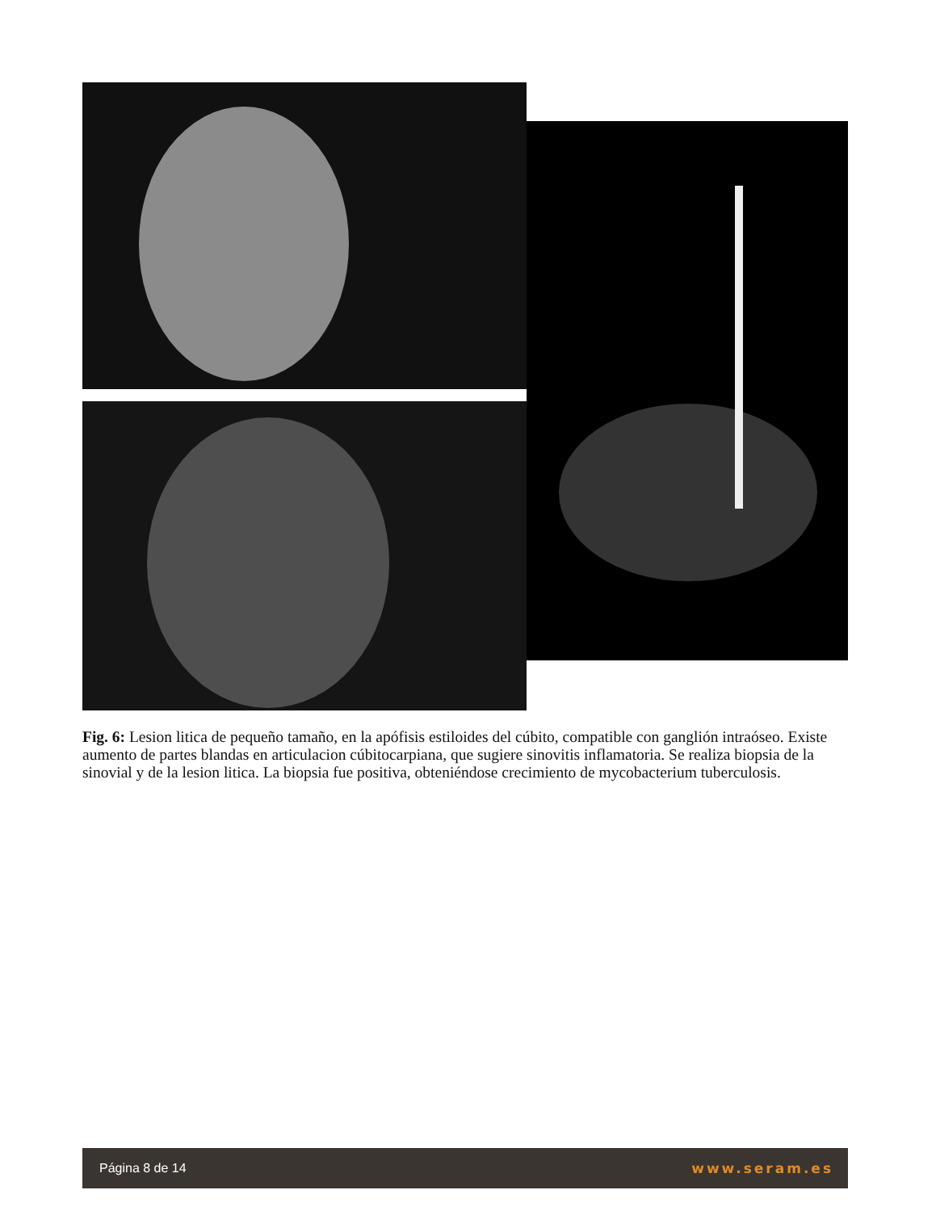Fig. 6: Lesion litica de pequeño tamaño, en la apófisis estiloides del cúbito, compatible con ganglión intraóseo. Existe aumento de partes blandas en articulacion cúbitocarpiana, que sugiere sinovitis inflamatoria. Se realiza biopsia de la sinovial y de la lesion litica. La biopsia fue positiva, obteniéndose crecimiento de mycobacterium tuberculosis.
Página 8 de 14 www.seram.es